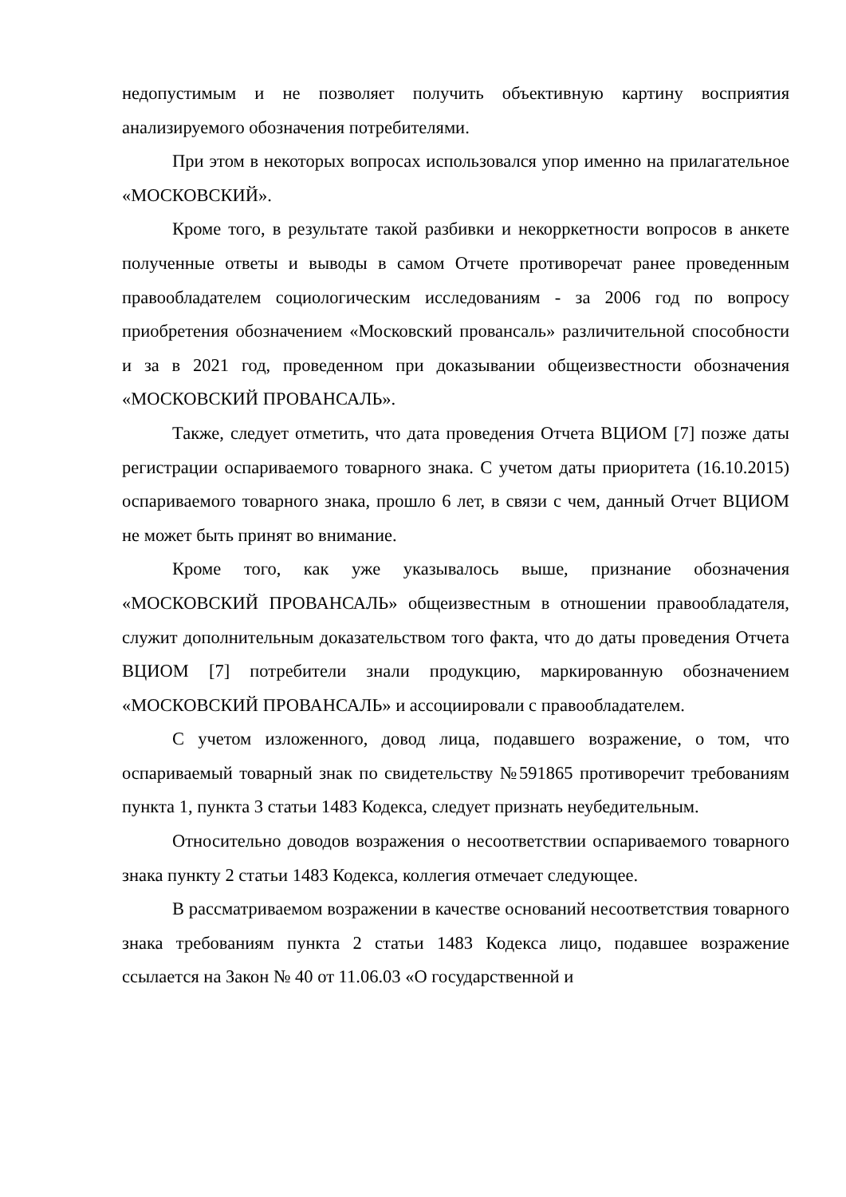недопустимым и не позволяет получить объективную картину восприятия анализируемого обозначения потребителями.
При этом в некоторых вопросах использовался упор именно на прилагательное «МОСКОВСКИЙ».
Кроме того, в результате такой разбивки и некорркетности вопросов в анкете полученные ответы и выводы в самом Отчете противоречат ранее проведенным правообладателем социологическим исследованиям - за 2006 год по вопросу приобретения обозначением «Московский провансаль» различительной способности и за в 2021 год, проведенном при доказывании общеизвестности обозначения «МОСКОВСКИЙ ПРОВАНСАЛЬ».
Также, следует отметить, что дата проведения Отчета ВЦИОМ [7] позже даты регистрации оспариваемого товарного знака. С учетом даты приоритета (16.10.2015) оспариваемого товарного знака, прошло 6 лет, в связи с чем, данный Отчет ВЦИОМ не может быть принят во внимание.
Кроме того, как уже указывалось выше, признание обозначения «МОСКОВСКИЙ ПРОВАНСАЛЬ» общеизвестным в отношении правообладателя, служит дополнительным доказательством того факта, что до даты проведения Отчета ВЦИОМ [7] потребители знали продукцию, маркированную обозначением «МОСКОВСКИЙ ПРОВАНСАЛЬ» и ассоциировали с правообладателем.
С учетом изложенного, довод лица, подавшего возражение, о том, что оспариваемый товарный знак по свидетельству №591865 противоречит требованиям пункта 1, пункта 3 статьи 1483 Кодекса, следует признать неубедительным.
Относительно доводов возражения о несоответствии оспариваемого товарного знака пункту 2 статьи 1483 Кодекса, коллегия отмечает следующее.
В рассматриваемом возражении в качестве оснований несоответствия товарного знака требованиям пункта 2 статьи 1483 Кодекса лицо, подавшее возражение ссылается на Закон № 40 от 11.06.03 «О государственной и